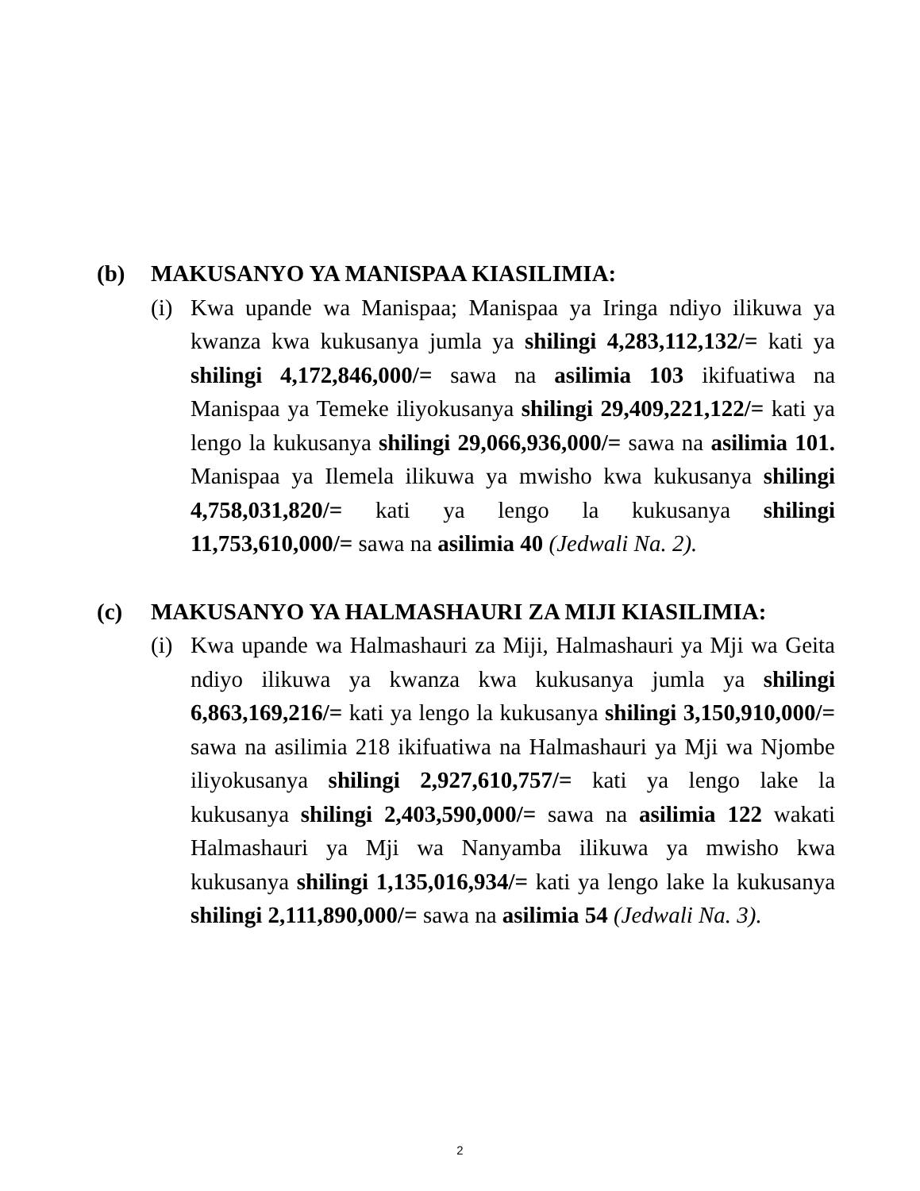(b) MAKUSANYO YA MANISPAA KIASILIMIA:
(i)
Kwa upande wa Manispaa; Manispaa ya Iringa ndiyo ilikuwa ya kwanza kwa kukusanya jumla ya shilingi 4,283,112,132/= kati ya shilingi 4,172,846,000/= sawa na asilimia 103 ikifuatiwa na Manispaa ya Temeke iliyokusanya shilingi 29,409,221,122/= kati ya lengo la kukusanya shilingi 29,066,936,000/= sawa na asilimia 101. Manispaa ya Ilemela ilikuwa ya mwisho kwa kukusanya shilingi 4,758,031,820/= kati ya lengo la kukusanya shilingi 11,753,610,000/= sawa na asilimia 40 (Jedwali Na. 2).
(c) MAKUSANYO YA HALMASHAURI ZA MIJI KIASILIMIA:
(i)
Kwa upande wa Halmashauri za Miji, Halmashauri ya Mji wa Geita ndiyo ilikuwa ya kwanza kwa kukusanya jumla ya shilingi 6,863,169,216/= kati ya lengo la kukusanya shilingi 3,150,910,000/= sawa na asilimia 218 ikifuatiwa na Halmashauri ya Mji wa Njombe iliyokusanya shilingi 2,927,610,757/= kati ya lengo lake la kukusanya shilingi 2,403,590,000/= sawa na asilimia 122 wakati Halmashauri ya Mji wa Nanyamba ilikuwa ya mwisho kwa kukusanya shilingi 1,135,016,934/= kati ya lengo lake la kukusanya shilingi 2,111,890,000/= sawa na asilimia 54 (Jedwali Na. 3).
2